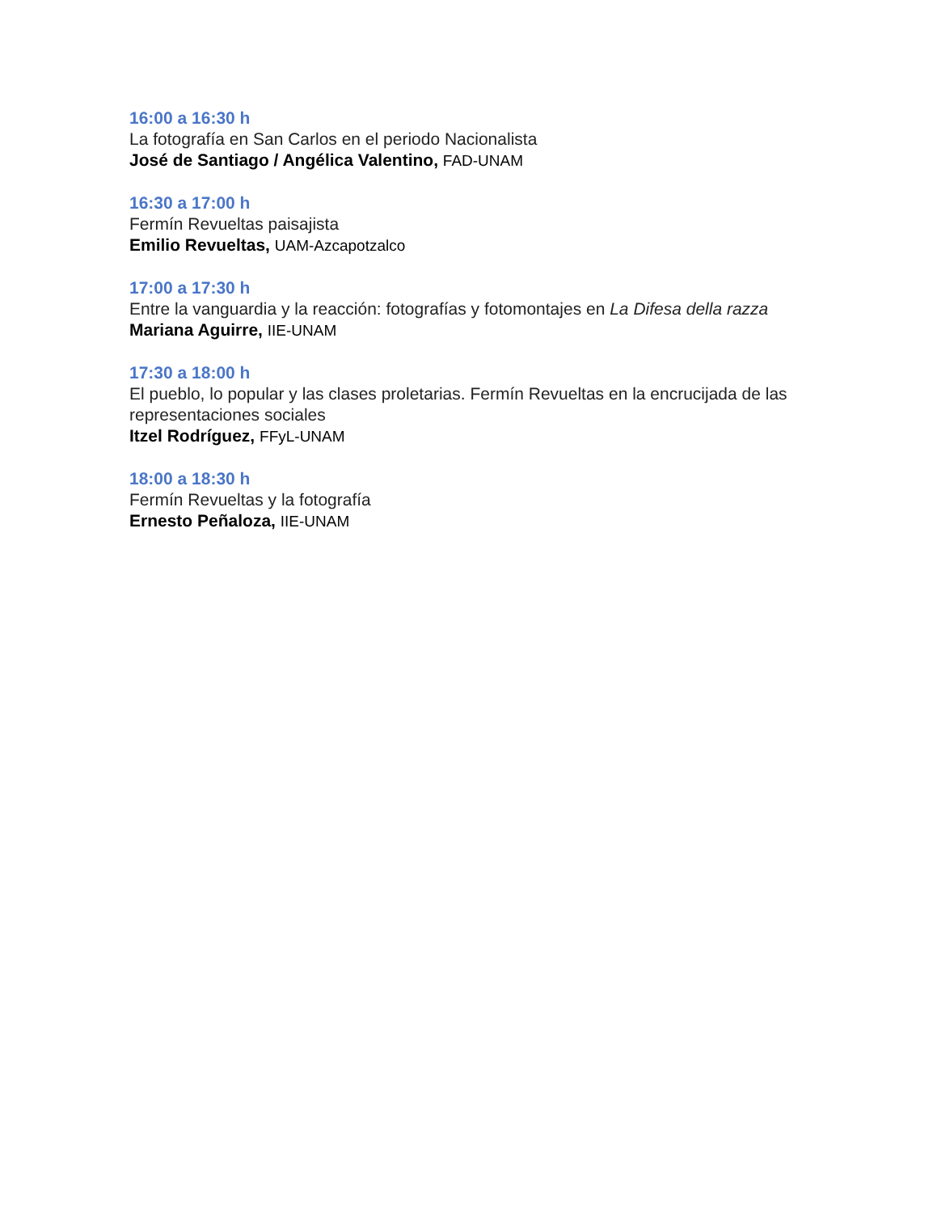16:00 a 16:30 h
La fotografía en San Carlos en el periodo Nacionalista
José de Santiago / Angélica Valentino, FAD-UNAM
16:30 a 17:00 h
Fermín Revueltas paisajista
Emilio Revueltas, UAM-Azcapotzalco
17:00 a 17:30 h
Entre la vanguardia y la reacción: fotografías y fotomontajes en La Difesa della razza
Mariana Aguirre, IIE-UNAM
17:30 a 18:00 h
El pueblo, lo popular y las clases proletarias. Fermín Revueltas en la encrucijada de las representaciones sociales
Itzel Rodríguez, FFyL-UNAM
18:00 a 18:30 h
Fermín Revueltas y la fotografía
Ernesto Peñaloza, IIE-UNAM